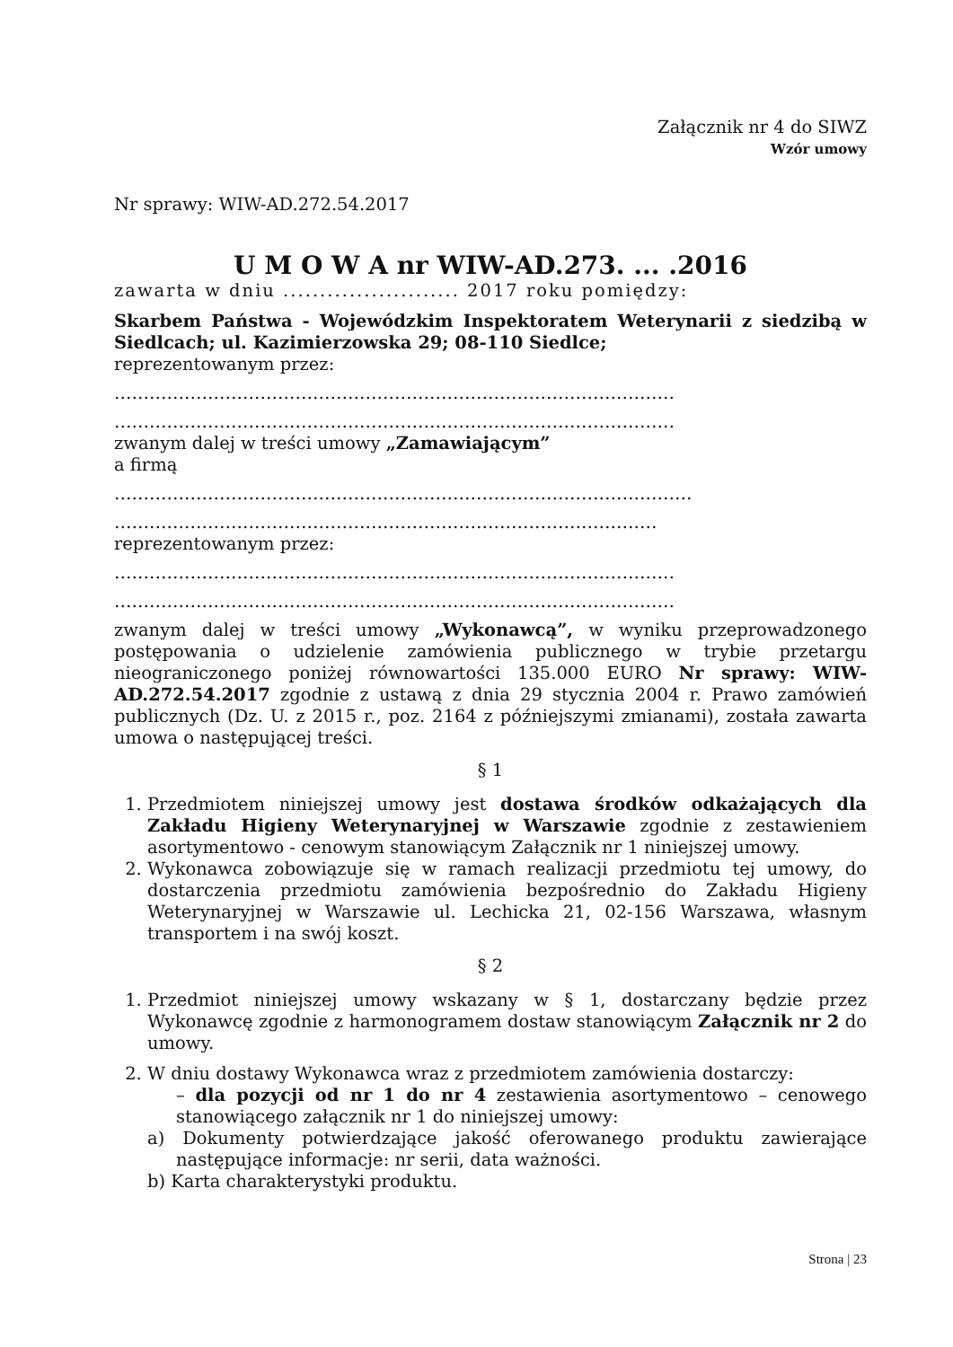Załącznik nr 4 do SIWZ
Wzór umowy
Nr sprawy: WIW-AD.272.54.2017
U M O W A nr WIW-AD.273. ... .2016
zawarta w dniu ........................ 2017 roku pomiędzy:
Skarbem Państwa - Wojewódzkim Inspektoratem Weterynarii z siedzibą w Siedlcach; ul. Kazimierzowska 29; 08-110 Siedlce;
reprezentowanym przez:
……………………………………………………………………………………
……………………………………………………………………………………
zwanym dalej w treści umowy „Zamawiającym”
a firmą
………………………………………………………………………………………
…………………………………………………………………………………
reprezentowanym przez:
……………………………………………………………………………………
……………………………………………………………………………………
zwanym dalej w treści umowy „Wykonawcą”, w wyniku przeprowadzonego postępowania o udzielenie zamówienia publicznego w trybie przetargu nieograniczonego poniżej równowartości 135.000 EURO Nr sprawy: WIW-AD.272.54.2017 zgodnie z ustawą z dnia 29 stycznia 2004 r. Prawo zamówień publicznych (Dz. U. z 2015 r., poz. 2164 z późniejszymi zmianami), została zawarta umowa o następującej treści.
§ 1
1. Przedmiotem niniejszej umowy jest dostawa środków odkażających dla Zakładu Higieny Weterynaryjnej w Warszawie zgodnie z zestawieniem asortymentowo - cenowym stanowiącym Załącznik nr 1 niniejszej umowy.
2. Wykonawca zobowiązuje się w ramach realizacji przedmiotu tej umowy, do dostarczenia przedmiotu zamówienia bezpośrednio do Zakładu Higieny Weterynaryjnej w Warszawie ul. Lechicka 21, 02-156 Warszawa, własnym transportem i na swój koszt.
§ 2
1. Przedmiot niniejszej umowy wskazany w § 1, dostarczany będzie przez Wykonawcę zgodnie z harmonogramem dostaw stanowiącym Załącznik nr 2 do umowy.
2. W dniu dostawy Wykonawca wraz z przedmiotem zamówienia dostarczy:
– dla pozycji od nr 1 do nr 4 zestawienia asortymentowo – cenowego stanowiącego załącznik nr 1 do niniejszej umowy:
a) Dokumenty potwierdzające jakość oferowanego produktu zawierające następujące informacje: nr serii, data ważności.
b) Karta charakterystyki produktu.
Strona | 23